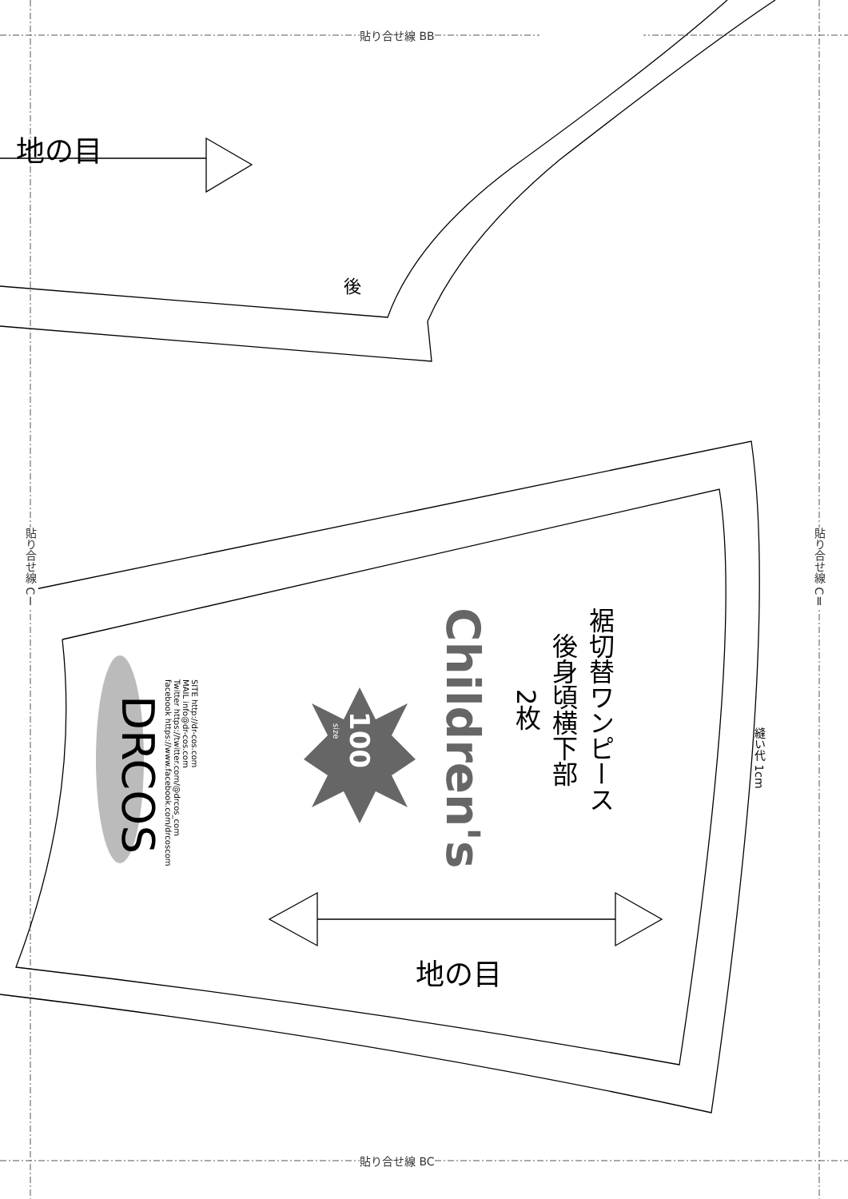貼り合せ線 BB
貼り合せ線 BC
貼り合せ線 CⅠ
貼り合せ線 CⅡ
地の目
後
DRCOS
SITE http://dr-cos.com
MAIL info@dr-cos.com
Twitter https://twitter.com/@drcos_com
facebook https://www.facebook.com/drcoscom
size
100
Children's
裾切替ワンピース
後身頃横下部
2枚
縫い代 1cm
地の目